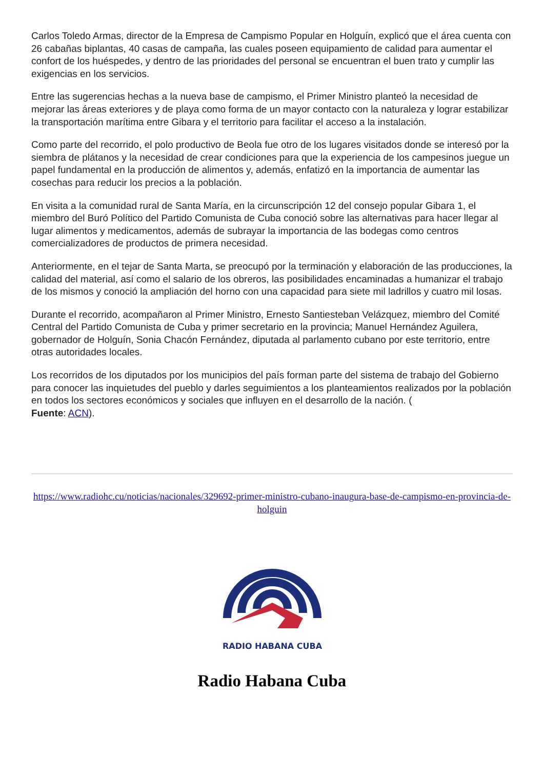Carlos Toledo Armas, director de la Empresa de Campismo Popular en Holguín, explicó que el área cuenta con 26 cabañas biplantas, 40 casas de campaña, las cuales poseen equipamiento de calidad para aumentar el confort de los huéspedes, y dentro de las prioridades del personal se encuentran el buen trato y cumplir las exigencias en los servicios.
Entre las sugerencias hechas a la nueva base de campismo, el Primer Ministro planteó la necesidad de mejorar las áreas exteriores y de playa como forma de un mayor contacto con la naturaleza y lograr estabilizar la transportación marítima entre Gibara y el territorio para facilitar el acceso a la instalación.
Como parte del recorrido, el polo productivo de Beola fue otro de los lugares visitados donde se interesó por la siembra de plátanos y la necesidad de crear condiciones para que la experiencia de los campesinos juegue un papel fundamental en la producción de alimentos y, además, enfatizó en la importancia de aumentar las cosechas para reducir los precios a la población.
En visita a la comunidad rural de Santa María, en la circunscripción 12 del consejo popular Gibara 1, el miembro del Buró Político del Partido Comunista de Cuba conoció sobre las alternativas para hacer llegar al lugar alimentos y medicamentos, además de subrayar la importancia de las bodegas como centros comercializadores de productos de primera necesidad.
Anteriormente, en el tejar de Santa Marta, se preocupó por la terminación y elaboración de las producciones, la calidad del material, así como el salario de los obreros, las posibilidades encaminadas a humanizar el trabajo de los mismos y conoció la ampliación del horno con una capacidad para siete mil ladrillos y cuatro mil losas.
Durante el recorrido, acompañaron al Primer Ministro, Ernesto Santiesteban Velázquez, miembro del Comité Central del Partido Comunista de Cuba y primer secretario en la provincia; Manuel Hernández Aguilera, gobernador de Holguín, Sonia Chacón Fernández, diputada al parlamento cubano por este territorio, entre otras autoridades locales.
Los recorridos de los diputados por los municipios del país forman parte del sistema de trabajo del Gobierno para conocer las inquietudes del pueblo y darles seguimientos a los planteamientos realizados por la población en todos los sectores económicos y sociales que influyen en el desarrollo de la nación. (
Fuente: ACN).
https://www.radiohc.cu/noticias/nacionales/329692-primer-ministro-cubano-inaugura-base-de-campismo-en-provincia-de-holguin
RADIO HABANA CUBA
Radio Habana Cuba